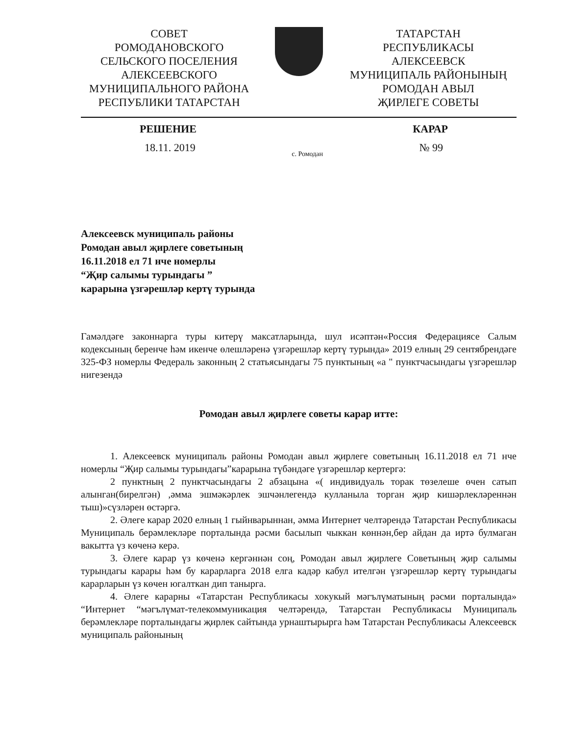СОВЕТ
РОМОДАНОВСКОГО
СЕЛЬСКОГО ПОСЕЛЕНИЯ
АЛЕКСЕЕВСКОГО
МУНИЦИПАЛЬНОГО РАЙОНА
РЕСПУБЛИКИ ТАТАРСТАН
ТАТАРСТАН
РЕСПУБЛИКАСЫ
АЛЕКСЕЕВСК
МУНИЦИПАЛЬ РАЙОНЫНЫҢ
РОМОДАН АВЫЛ
ҖИРЛЕГЕ СОВЕТЫ
РЕШЕНИЕ КАРАР
18.11. 2019 с. Ромодан № 99
Алексеевск муниципаль районы
Ромодан авыл җирлеге советының
16.11.2018 ел 71 нче номерлы
“Җир салымы турындагы ”
карарына үзгәрешләр кертү турында
Гамәлдәге законнарга туры китерү максатларында, шул исәптән«Россия Федерациясе Салым кодексының беренче һәм икенче өлешләренә үзгәрешләр кертү турында» 2019 елның 29 сентябрендәге 325-ФЗ номерлы Федераль законның 2 статьясындагы 75 пунктының «а " пунктчасындагы үзгәрешләр нигезендә
Ромодан авыл җирлеге советы карар итте:
1. Алексеевск муниципаль районы Ромодан авыл җирлеге советының 16.11.2018 ел 71 нче номерлы “Җир салымы турындагы”карарына түбәндәге үзгәрешләр кертергә:
2 пунктның 2 пунктчасындагы 2 абзацына «( индивидуаль торак төзелеше өчен сатып алынган(бирелгән) ,әмма эшмәкәрлек эшчәнлегендә кулланыла торган җир кишәрлекләреннән тыш)»сүзләрен өстәргә.
2. Әлеге карар 2020 елның 1 гыйнварыннан, әмма Интернет челтәрендә Татарстан Республикасы Муниципаль берәмлекләре порталында рәсми басылып чыккан көннән,бер айдан да иртә булмаган вакытта үз көченә керә.
3. Әлеге карар үз көченә кергәннән соң, Ромодан авыл җирлеге Советының җир салымы турындагы карары һәм бу карарларга 2018 елга кадәр кабул ителгән үзгәрешләр кертү турындагы карарларын үз көчен югалткан дип танырга.
4. Әлеге карарны «Татарстан Республикасы хокукый мәгълүмат­ының рәсми порталында» “Интернет “мәгълүмат-телекоммуникация челтәрендә, Татарстан Республикасы Муниципаль берәмлекләре порталындагы җирлек сайтында урнаштырырга һәм Татарстан Республикасы Алексеевск муниципаль районының